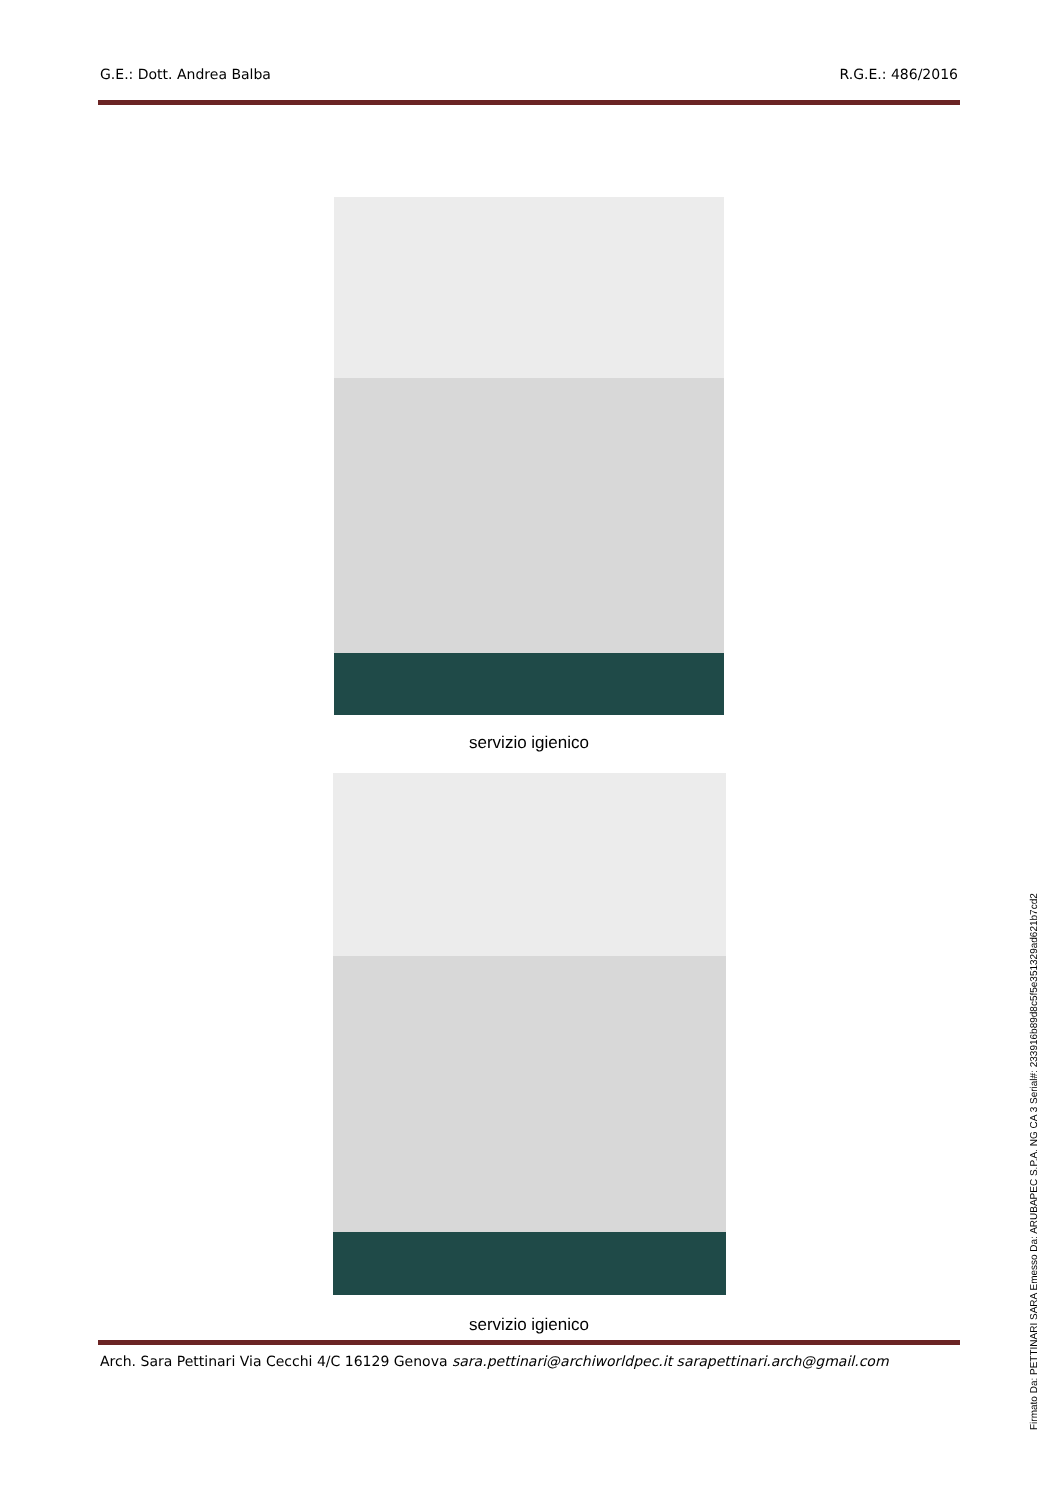G.E.: Dott. Andrea Balba R.G.E.: 486/2016
servizio igienico
servizio igienico
Arch. Sara Pettinari Via Cecchi 4/C 16129 Genova sara.pettinari@archiworldpec.it sarapettinari.arch@gmail.com
Firmato Da: PETTINARI SARA Emesso Da: ARUBAPEC S.P.A. NG CA 3 Serial#: 233916b89d8c5f5e351329ad621b7cd2